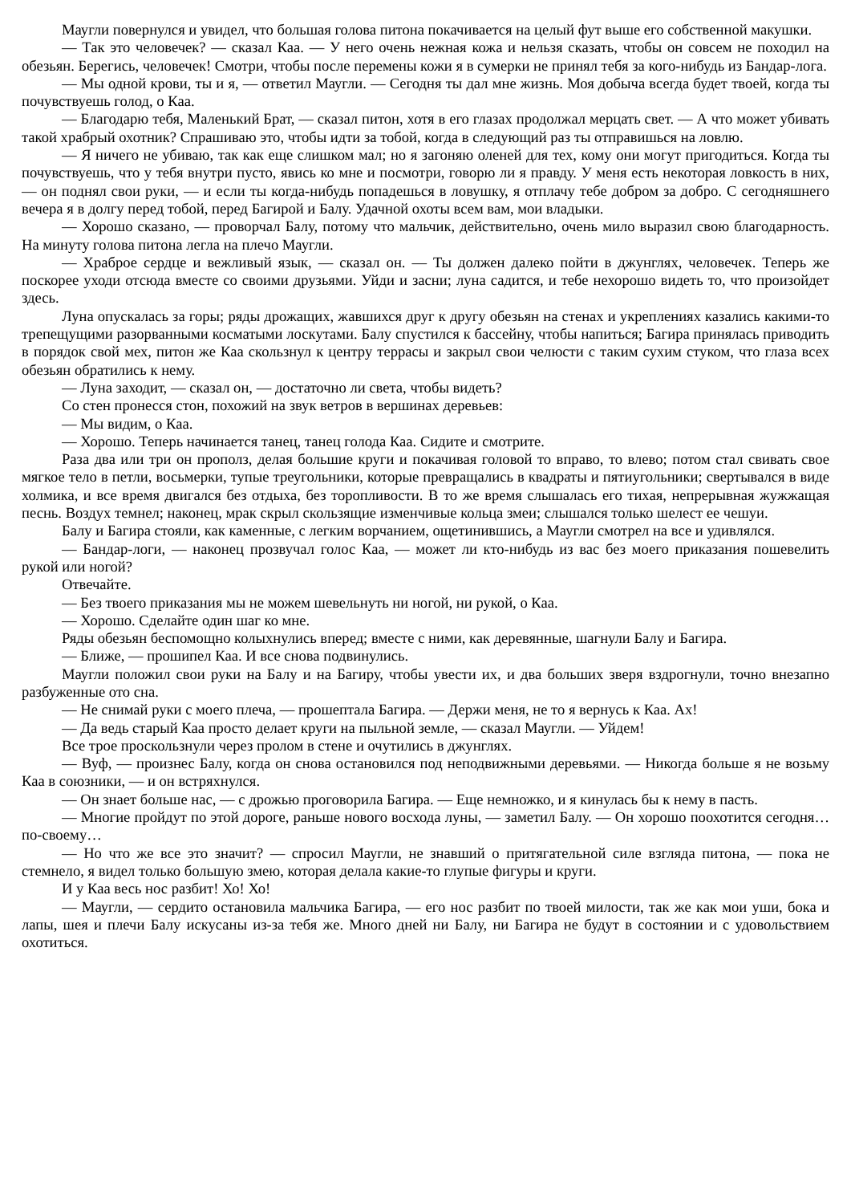Маугли повернулся и увидел, что большая голова питона покачивается на целый фут выше его собственной макушки.
— Так это человечек? — сказал Каа. — У него очень нежная кожа и нельзя сказать, чтобы он совсем не походил на обезьян. Берегись, человечек! Смотри, чтобы после перемены кожи я в сумерки не принял тебя за кого-нибудь из Бандар-лога.
— Мы одной крови, ты и я, — ответил Маугли. — Сегодня ты дал мне жизнь. Моя добыча всегда будет твоей, когда ты почувствуешь голод, о Каа.
— Благодарю тебя, Маленький Брат, — сказал питон, хотя в его глазах продолжал мерцать свет. — А что может убивать такой храбрый охотник? Спрашиваю это, чтобы идти за тобой, когда в следующий раз ты отправишься на ловлю.
— Я ничего не убиваю, так как еще слишком мал; но я загоняю оленей для тех, кому они могут пригодиться. Когда ты почувствуешь, что у тебя внутри пусто, явись ко мне и посмотри, говорю ли я правду. У меня есть некоторая ловкость в них, — он поднял свои руки, — и если ты когда-нибудь попадешься в ловушку, я отплачу тебе добром за добро. С сегодняшнего вечера я в долгу перед тобой, перед Багирой и Балу. Удачной охоты всем вам, мои владыки.
— Хорошо сказано, — проворчал Балу, потому что мальчик, действительно, очень мило выразил свою благодарность. На минуту голова питона легла на плечо Маугли.
— Храброе сердце и вежливый язык, — сказал он. — Ты должен далеко пойти в джунглях, человечек. Теперь же поскорее уходи отсюда вместе со своими друзьями. Уйди и засни; луна садится, и тебе нехорошо видеть то, что произойдет здесь.
Луна опускалась за горы; ряды дрожащих, жавшихся друг к другу обезьян на стенах и укреплениях казались какими-то трепещущими разорванными косматыми лоскутами. Балу спустился к бассейну, чтобы напиться; Багира принялась приводить в порядок свой мех, питон же Каа скользнул к центру террасы и закрыл свои челюсти с таким сухим стуком, что глаза всех обезьян обратились к нему.
— Луна заходит, — сказал он, — достаточно ли света, чтобы видеть?
Со стен пронесся стон, похожий на звук ветров в вершинах деревьев:
— Мы видим, о Каа.
— Хорошо. Теперь начинается танец, танец голода Каа. Сидите и смотрите.
Раза два или три он прополз, делая большие круги и покачивая головой то вправо, то влево; потом стал свивать свое мягкое тело в петли, восьмерки, тупые треугольники, которые превращались в квадраты и пятиугольники; свертывался в виде холмика, и все время двигался без отдыха, без торопливости. В то же время слышалась его тихая, непрерывная жужжащая песнь. Воздух темнел; наконец, мрак скрыл скользящие изменчивые кольца змеи; слышался только шелест ее чешуи.
Балу и Багира стояли, как каменные, с легким ворчанием, ощетинившись, а Маугли смотрел на все и удивлялся.
— Бандар-логи, — наконец прозвучал голос Каа, — может ли кто-нибудь из вас без моего приказания пошевелить рукой или ногой?
Отвечайте.
— Без твоего приказания мы не можем шевельнуть ни ногой, ни рукой, о Каа.
— Хорошо. Сделайте один шаг ко мне.
Ряды обезьян беспомощно колыхнулись вперед; вместе с ними, как деревянные, шагнули Балу и Багира.
— Ближе, — прошипел Каа. И все снова подвинулись.
Маугли положил свои руки на Балу и на Багиру, чтобы увести их, и два больших зверя вздрогнули, точно внезапно разбуженные ото сна.
— Не снимай руки с моего плеча, — прошептала Багира. — Держи меня, не то я вернусь к Каа. Ах!
— Да ведь старый Каа просто делает круги на пыльной земле, — сказал Маугли. — Уйдем!
Все трое проскользнули через пролом в стене и очутились в джунглях.
— Вуф, — произнес Балу, когда он снова остановился под неподвижными деревьями. — Никогда больше я не возьму Каа в союзники, — и он встряхнулся.
— Он знает больше нас, — с дрожью проговорила Багира. — Еще немножко, и я кинулась бы к нему в пасть.
— Многие пройдут по этой дороге, раньше нового восхода луны, — заметил Балу. — Он хорошо поохотится сегодня… по-своему…
— Но что же все это значит? — спросил Маугли, не знавший о притягательной силе взгляда питона, — пока не стемнело, я видел только большую змею, которая делала какие-то глупые фигуры и круги.
И у Каа весь нос разбит! Хо! Хо!
— Маугли, — сердито остановила мальчика Багира, — его нос разбит по твоей милости, так же как мои уши, бока и лапы, шея и плечи Балу искусаны из-за тебя же. Много дней ни Балу, ни Багира не будут в состоянии и с удовольствием охотиться.